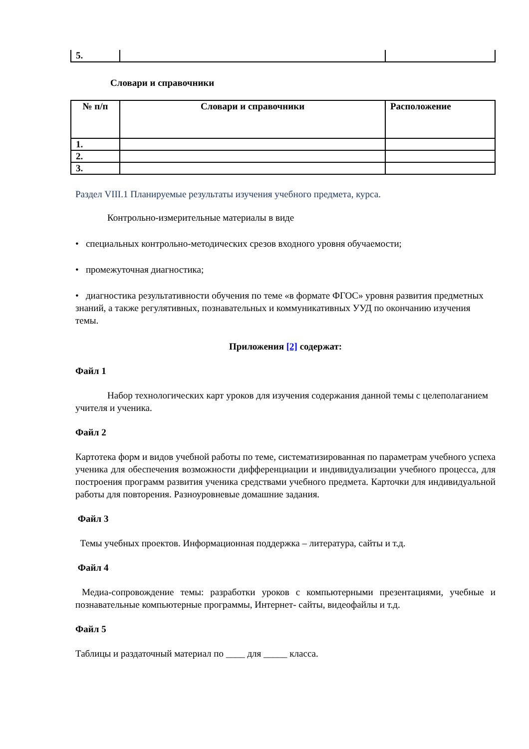| 5. | | |
Словари и справочники
| № п/п | Словари и справочники | Расположение |
| --- | --- | --- |
| 1. | | |
| 2. | | |
| 3. | | |
Раздел VIII.1 Планируемые результаты изучения учебного предмета, курса.
Контрольно-измерительные материалы в виде
• специальных контрольно-методических срезов входного уровня обучаемости;
• промежуточная диагностика;
• диагностика результативности обучения по теме «в формате ФГОС» уровня развития предметных знаний, а также регулятивных, познавательных и коммуникативных УУД по окончанию изучения темы.
Приложения [2] содержат:
Файл 1
Набор технологических карт уроков для изучения содержания данной темы с целеполаганием учителя и ученика.
Файл 2
Картотека форм и видов учебной работы по теме, систематизированная по параметрам учебного успеха ученика для обеспечения возможности дифференциации и индивидуализации учебного процесса, для построения программ развития ученика средствами учебного предмета. Карточки для индивидуальной работы для повторения. Разноуровневые домашние задания.
Файл 3
Темы учебных проектов. Информационная поддержка – литература, сайты и т.д.
Файл 4
Медиа-сопровождение темы: разработки уроков с компьютерными презентациями, учебные и познавательные компьютерные программы, Интернет- сайты, видеофайлы и т.д.
Файл 5
Таблицы и раздаточный материал по ____ для _____ класса.